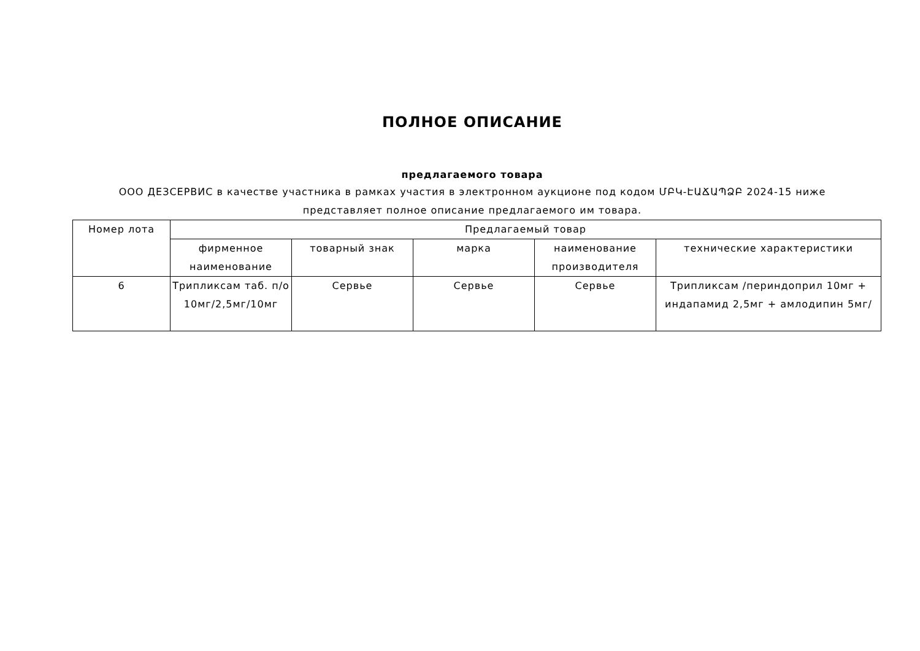ПОЛНОЕ ОПИСАНИЕ
предлагаемого товара
ООО ДЕЗСЕРВИС в качестве участника в рамках участия в электронном аукционе под кодом ՄԲԿ-ԷԱՃԱՊՁԲ 2024-15 ниже представляет полное описание предлагаемого им товара.
| Номер лота | Предлагаемый товар | | | | |
| --- | --- | --- | --- | --- | --- |
| | фирменное наименование | товарный знак | марка | наименование производителя | технические характеристики |
| 6 | Трипликсам таб. п/о 10мг/2,5мг/10мг | Сервье | Сервье | Сервье | Трипликсам /периндоприл 10мг + индапамид 2,5мг + амлодипин 5мг/ |